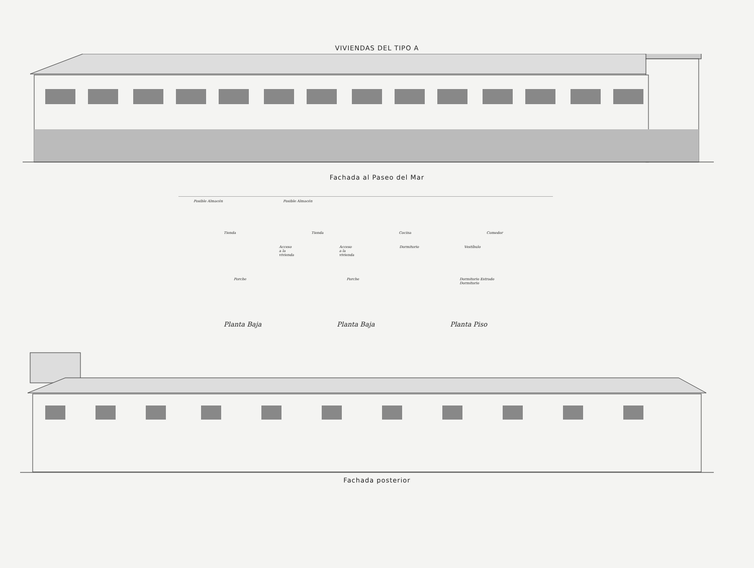VIVIENDAS DEL TIPO A
Fachada al Paseo del Mar
Posible Almacén Posible Almacén
Tienda Tienda Cocina Comedor
Acceso a la vivienda Acceso a la vivienda Dormitorio Vestíbulo
Porche Porche Dormitorio Estrado Dormitorio
Planta Baja Planta Baja Planta Piso
Fachada posterior